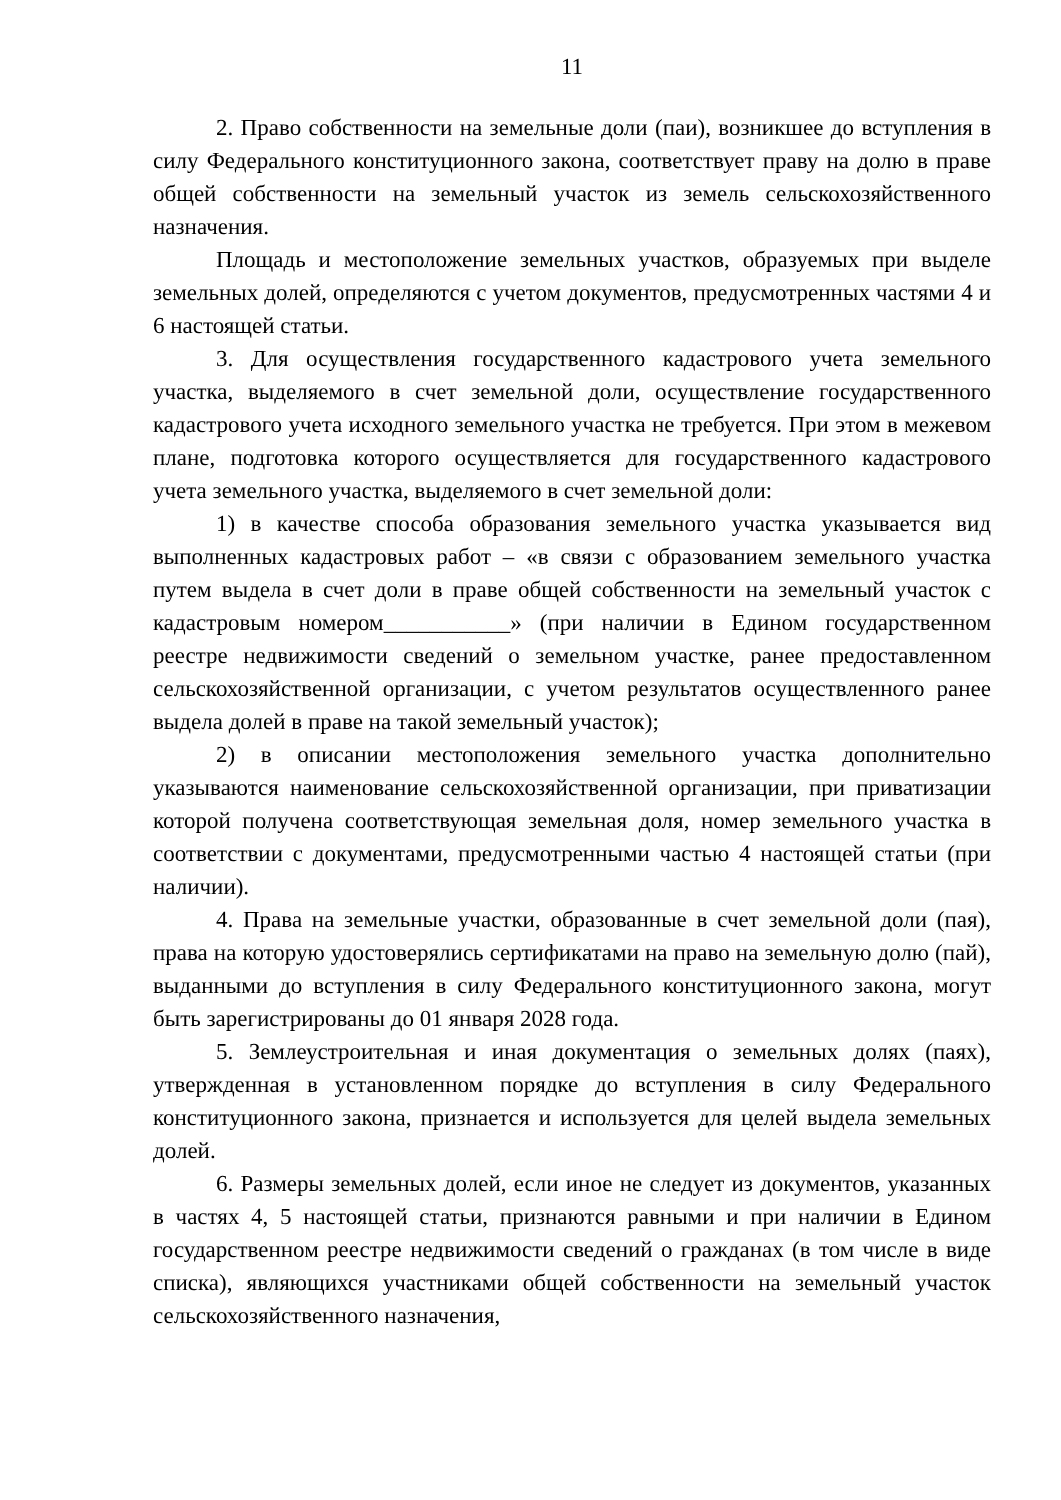11
2. Право собственности на земельные доли (паи), возникшее до вступления в силу Федерального конституционного закона, соответствует праву на долю в праве общей собственности на земельный участок из земель сельскохозяйственного назначения.
Площадь и местоположение земельных участков, образуемых при выделе земельных долей, определяются с учетом документов, предусмотренных частями 4 и 6 настоящей статьи.
3. Для осуществления государственного кадастрового учета земельного участка, выделяемого в счет земельной доли, осуществление государственного кадастрового учета исходного земельного участка не требуется. При этом в межевом плане, подготовка которого осуществляется для государственного кадастрового учета земельного участка, выделяемого в счет земельной доли:
1) в качестве способа образования земельного участка указывается вид выполненных кадастровых работ – «в связи с образованием земельного участка путем выдела в счет доли в праве общей собственности на земельный участок с кадастровым номером___________» (при наличии в Едином государственном реестре недвижимости сведений о земельном участке, ранее предоставленном сельскохозяйственной организации, с учетом результатов осуществленного ранее выдела долей в праве на такой земельный участок);
2) в описании местоположения земельного участка дополнительно указываются наименование сельскохозяйственной организации, при приватизации которой получена соответствующая земельная доля, номер земельного участка в соответствии с документами, предусмотренными частью 4 настоящей статьи (при наличии).
4. Права на земельные участки, образованные в счет земельной доли (пая), права на которую удостоверялись сертификатами на право на земельную долю (пай), выданными до вступления в силу Федерального конституционного закона, могут быть зарегистрированы до 01 января 2028 года.
5. Землеустроительная и иная документация о земельных долях (паях), утвержденная в установленном порядке до вступления в силу Федерального конституционного закона, признается и используется для целей выдела земельных долей.
6. Размеры земельных долей, если иное не следует из документов, указанных в частях 4, 5 настоящей статьи, признаются равными и при наличии в Едином государственном реестре недвижимости сведений о гражданах (в том числе в виде списка), являющихся участниками общей собственности на земельный участок сельскохозяйственного назначения,